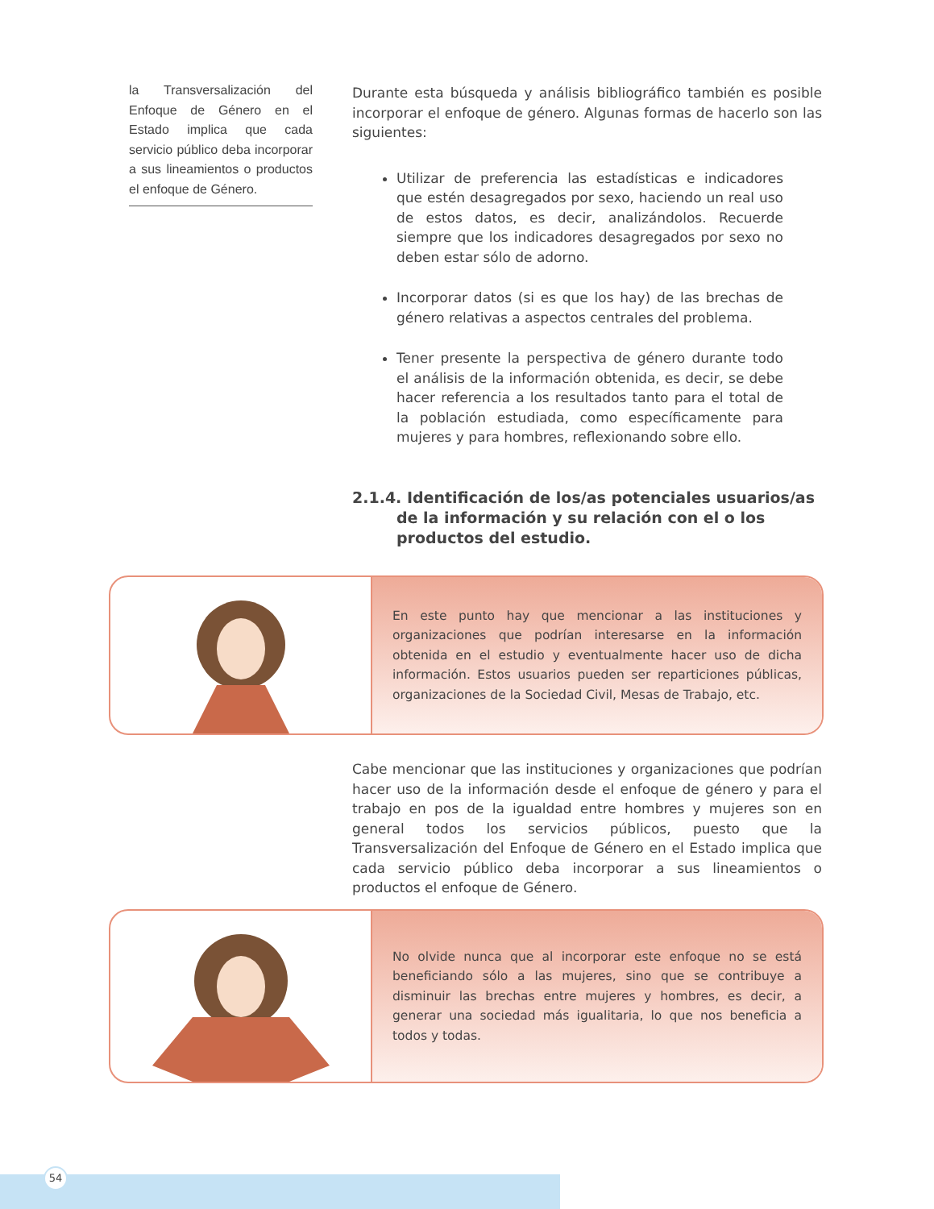la Transversalización del Enfoque de Género en el Estado implica que cada servicio público deba incorporar a sus lineamientos o productos el enfoque de Género.
Durante esta búsqueda y análisis bibliográfico también es posible incorporar el enfoque de género. Algunas formas de hacerlo son las siguientes:
Utilizar de preferencia las estadísticas e indicadores que estén desagregados por sexo, haciendo un real uso de estos datos, es decir, analizándolos. Recuerde siempre que los indicadores desagregados por sexo no deben estar sólo de adorno.
Incorporar datos (si es que los hay) de las brechas de género relativas a aspectos centrales del problema.
Tener presente la perspectiva de género durante todo el análisis de la información obtenida, es decir, se debe hacer referencia a los resultados tanto para el total de la población estudiada, como específicamente para mujeres y para hombres, reflexionando sobre ello.
2.1.4. Identificación de los/as potenciales usuarios/as de la información y su relación con el o los productos del estudio.
En este punto hay que mencionar a las instituciones y organizaciones que podrían interesarse en la información obtenida en el estudio y eventualmente hacer uso de dicha información. Estos usuarios pueden ser reparticiones públicas, organizaciones de la Sociedad Civil, Mesas de Trabajo, etc.
Cabe mencionar que las instituciones y organizaciones que podrían hacer uso de la información desde el enfoque de género y para el trabajo en pos de la igualdad entre hombres y mujeres son en general todos los servicios públicos, puesto que la Transversalización del Enfoque de Género en el Estado implica que cada servicio público deba incorporar a sus lineamientos o productos el enfoque de Género.
No olvide nunca que al incorporar este enfoque no se está beneficiando sólo a las mujeres, sino que se contribuye a disminuir las brechas entre mujeres y hombres, es decir, a generar una sociedad más igualitaria, lo que nos beneficia a todos y todas.
54